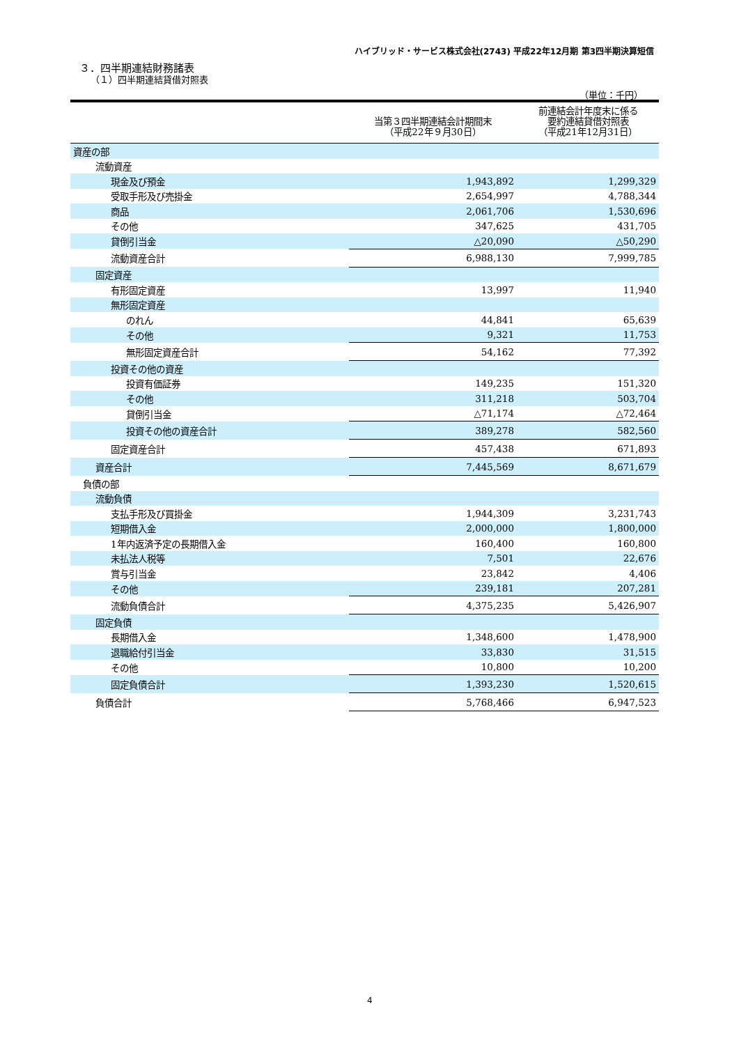ハイブリッド・サービス株式会社(2743) 平成22年12月期 第3四半期決算短信
３．四半期連結財務諸表
（１）四半期連結貸借対照表
（単位：千円）
| | 当第３四半期連結会計期間末 （平成22年９月30日） | 前連結会計年度末に係る 要約連結貸借対照表 （平成21年12月31日） |
| --- | --- | --- |
| 資産の部 | | |
| 流動資産 | | |
| 現金及び預金 | 1,943,892 | 1,299,329 |
| 受取手形及び売掛金 | 2,654,997 | 4,788,344 |
| 商品 | 2,061,706 | 1,530,696 |
| その他 | 347,625 | 431,705 |
| 貸倒引当金 | △20,090 | △50,290 |
| 流動資産合計 | 6,988,130 | 7,999,785 |
| 固定資産 | | |
| 有形固定資産 | 13,997 | 11,940 |
| 無形固定資産 | | |
| のれん | 44,841 | 65,639 |
| その他 | 9,321 | 11,753 |
| 無形固定資産合計 | 54,162 | 77,392 |
| 投資その他の資産 | | |
| 投資有価証券 | 149,235 | 151,320 |
| その他 | 311,218 | 503,704 |
| 貸倒引当金 | △71,174 | △72,464 |
| 投資その他の資産合計 | 389,278 | 582,560 |
| 固定資産合計 | 457,438 | 671,893 |
| 資産合計 | 7,445,569 | 8,671,679 |
| 負債の部 | | |
| 流動負債 | | |
| 支払手形及び買掛金 | 1,944,309 | 3,231,743 |
| 短期借入金 | 2,000,000 | 1,800,000 |
| 1年内返済予定の長期借入金 | 160,400 | 160,800 |
| 未払法人税等 | 7,501 | 22,676 |
| 賞与引当金 | 23,842 | 4,406 |
| その他 | 239,181 | 207,281 |
| 流動負債合計 | 4,375,235 | 5,426,907 |
| 固定負債 | | |
| 長期借入金 | 1,348,600 | 1,478,900 |
| 退職給付引当金 | 33,830 | 31,515 |
| その他 | 10,800 | 10,200 |
| 固定負債合計 | 1,393,230 | 1,520,615 |
| 負債合計 | 5,768,466 | 6,947,523 |
4